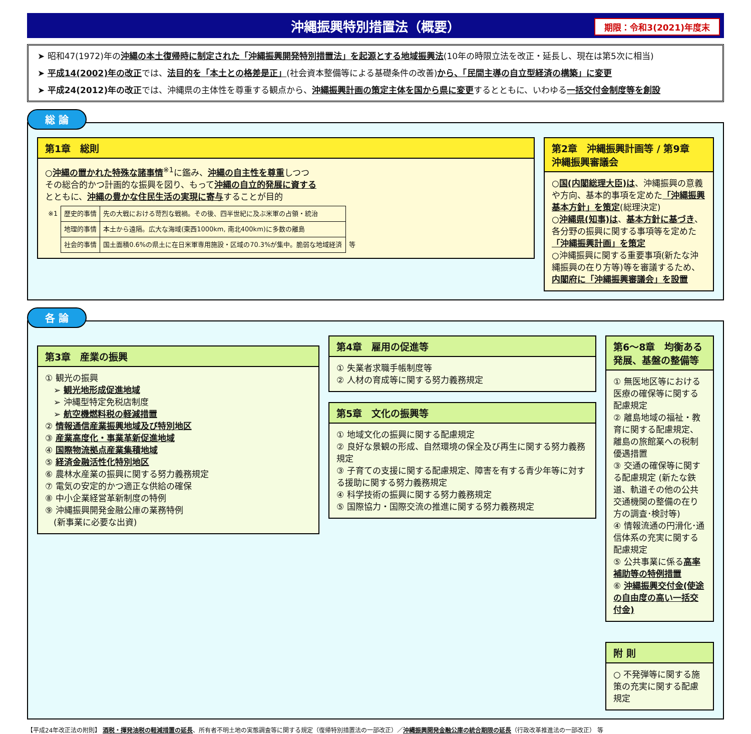沖縄振興特別措置法（概要） 期限：令和3(2021)年度末
➤ 昭和47(1972)年の沖縄の本土復帰時に制定された「沖縄振興開発特別措置法」を起源とする地域振興法(10年の時限立法を改正・延長し、現在は第5次に相当)
➤ 平成14(2002)年の改正では、法目的を「本土との格差是正」(社会資本整備等による基礎条件の改善)から、「民間主導の自立型経済の構築」に変更
➤ 平成24(2012)年の改正では、沖縄県の主体性を尊重する観点から、沖縄振興計画の策定主体を国から県に変更するとともに、いわゆる一括交付金制度等を創設
総 論
第1章　総則
○沖縄の置かれた特殊な諸事情<sup>※1</sup>に鑑み、沖縄の自主性を尊重しつつ
その総合的かつ計画的な振興を図り、もって沖縄の自立的発展に資する
とともに、沖縄の豊かな住民生活の実現に寄与することが目的
| ※1 | 歴史的事情 | 先の大戦における苛烈な戦禍。その後、四半世紀に及ぶ米軍の占領・統治 | |
| | 地理的事情 | 本土から遠隔。広大な海域(東西1000km, 南北400km)に多数の離島 | |
| | 社会的事情 | 国土面積0.6%の県土に在日米軍専用施設・区域の70.3%が集中。脆弱な地域経済 | 等 |
第2章　沖縄振興計画等 / 第9章　沖縄振興審議会
○国(内閣総理大臣)は、沖縄振興の意義や方向、基本的事項を定めた「沖縄振興基本方針」を策定(総理決定)
○沖縄県(知事)は、基本方針に基づき、各分野の振興に関する事項等を定めた「沖縄振興計画」を策定
○沖縄振興に関する重要事項(新たな沖縄振興の在り方等)等を審議するため、内閣府に「沖縄振興審議会」を設置
各 論
第3章　産業の振興
① 観光の振興
　➢ 観光地形成促進地域
　➢ 沖縄型特定免税店制度
　➢ 航空機燃料税の軽減措置
② 情報通信産業振興地域及び特別地区
③ 産業高度化・事業革新促進地域
④ 国際物流拠点産業集積地域
⑤ 経済金融活性化特別地区
⑥ 農林水産業の振興に関する努力義務規定
⑦ 電気の安定的かつ適正な供給の確保
⑧ 中小企業経営革新制度の特例
⑨ 沖縄振興開発金融公庫の業務特例
　(新事業に必要な出資)
第4章　雇用の促進等
① 失業者求職手帳制度等
② 人材の育成等に関する努力義務規定
第5章　文化の振興等
① 地域文化の振興に関する配慮規定
② 良好な景観の形成、自然環境の保全及び再生に関する努力義務規定
③ 子育ての支援に関する配慮規定、障害を有する青少年等に対する援助に関する努力義務規定
④ 科学技術の振興に関する努力義務規定
⑤ 国際協力・国際交流の推進に関する努力義務規定
第6～8章　均衡ある発展、基盤の整備等
① 無医地区等における医療の確保等に関する配慮規定
② 離島地域の福祉・教育に関する配慮規定、離島の旅館業への税制優遇措置
③ 交通の確保等に関する配慮規定 (新たな鉄道、軌道その他の公共交通機関の整備の在り方の調査･検討等)
④ 情報流通の円滑化･通信体系の充実に関する配慮規定
⑤ 公共事業に係る高率補助等の特例措置
⑥ 沖縄振興交付金(使途の自由度の高い一括交付金)
附 則
○ 不発弾等に関する施策の充実に関する配慮規定
【平成24年改正法の附則】 酒税・揮発油税の軽減措置の延長、所有者不明土地の実態調査等に関する規定（復帰特別措置法の一部改正）／沖縄振興開発金融公庫の統合期限の延長（行政改革推進法の一部改正） 等